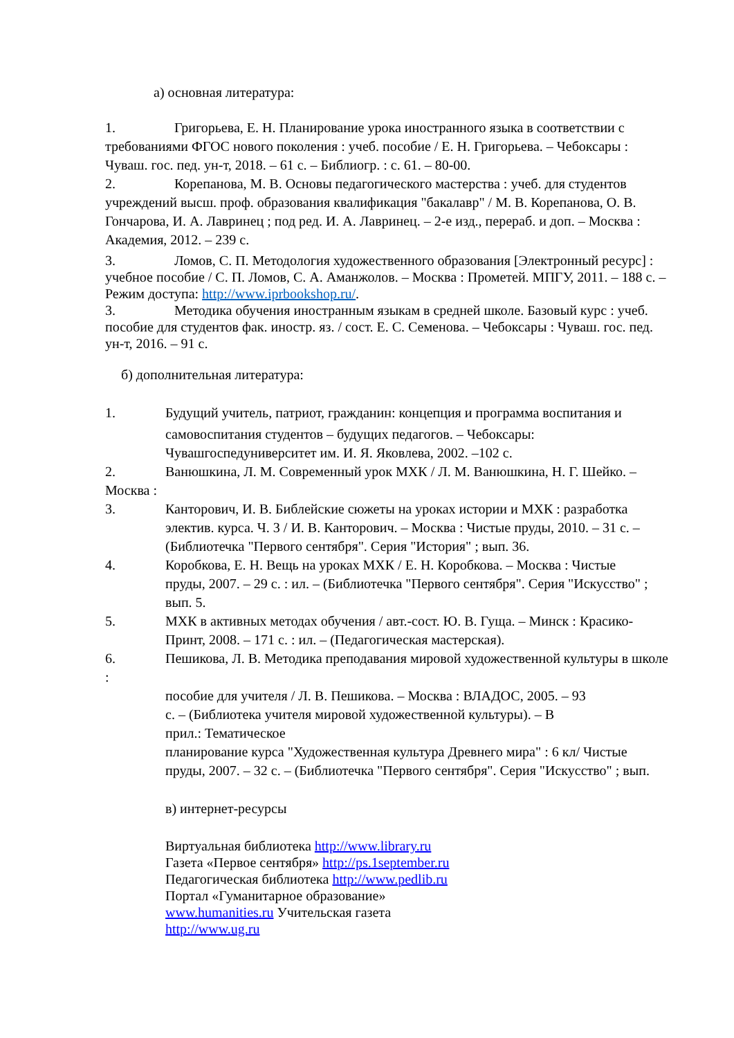а) основная литература:
1. Григорьева, Е. Н. Планирование урока иностранного языка в соответствии с требованиями ФГОС нового поколения : учеб. пособие / Е. Н. Григорьева. – Чебоксары : Чуваш. гос. пед. ун-т, 2018. – 61 с. – Библиогр. : с. 61. – 80-00.
2. Корепанова, М. В. Основы педагогического мастерства : учеб. для студентов учреждений высш. проф. образования квалификация "бакалавр" / М. В. Корепанова, О. В. Гончарова, И. А. Лавринец ; под ред. И. А. Лавринец. – 2-е изд., перераб. и доп. – Москва : Академия, 2012. – 239 с.
3. Ломов, С. П. Методология художественного образования [Электронный ресурс] : учебное пособие / С. П. Ломов, С. А. Аманжолов. – Москва : Прометей. МПГУ, 2011. – 188 с. – Режим доступа: http://www.iprbookshop.ru/.
3. Методика обучения иностранным языкам в средней школе. Базовый курс : учеб. пособие для студентов фак. иностр. яз. / сост. Е. С. Семенова. – Чебоксары : Чуваш. гос. пед. ун-т, 2016. – 91 с.
б) дополнительная литература:
1. Будущий учитель, патриот, гражданин: концепция и программа воспитания и
самовоспитания студентов – будущих педагогов. – Чебоксары:
Чувашгоспедуниверситет им. И. Я. Яковлева, 2002. –102 с.
2. Ванюшкина, Л. М. Современный урок МХК / Л. М. Ванюшкина, Н. Г. Шейко. – Москва :
3. Канторович, И. В. Библейские сюжеты на уроках истории и МХК : разработка
электив. курса. Ч. 3 / И. В. Канторович. – Москва : Чистые пруды, 2010. – 31 с. – (Библиотечка "Первого сентября". Серия "История" ; вып. 36.
4. Коробкова, Е. Н. Вещь на уроках МХК / Е. Н. Коробкова. – Москва : Чистые
пруды, 2007. – 29 с. : ил. – (Библиотечка "Первого сентября". Серия "Искусство" ; вып. 5.
5. МХК в активных методах обучения / авт.-сост. Ю. В. Гуща. – Минск : Красико-
Принт, 2008. – 171 с. : ил. – (Педагогическая мастерская).
6. Пешикова, Л. В. Методика преподавания мировой художественной культуры в школе :
пособие для учителя / Л. В. Пешикова. – Москва : ВЛАДОС, 2005. – 93
с. – (Библиотека учителя мировой художественной культуры). – В
прил.: Тематическое
планирование курса "Художественная культура Древнего мира" : 6 кл/ Чистые пруды, 2007. – 32 с. – (Библиотечка "Первого сентября". Серия "Искусство" ; вып.
в) интернет-ресурсы
Виртуальная библиотека http://www.library.ru
Газета «Первое сентября» http://ps.1september.ru
Педагогическая библиотека http://www.pedlib.ru
Портал «Гуманитарное образование»
www.humanities.ru Учительская газета
http://www.ug.ru